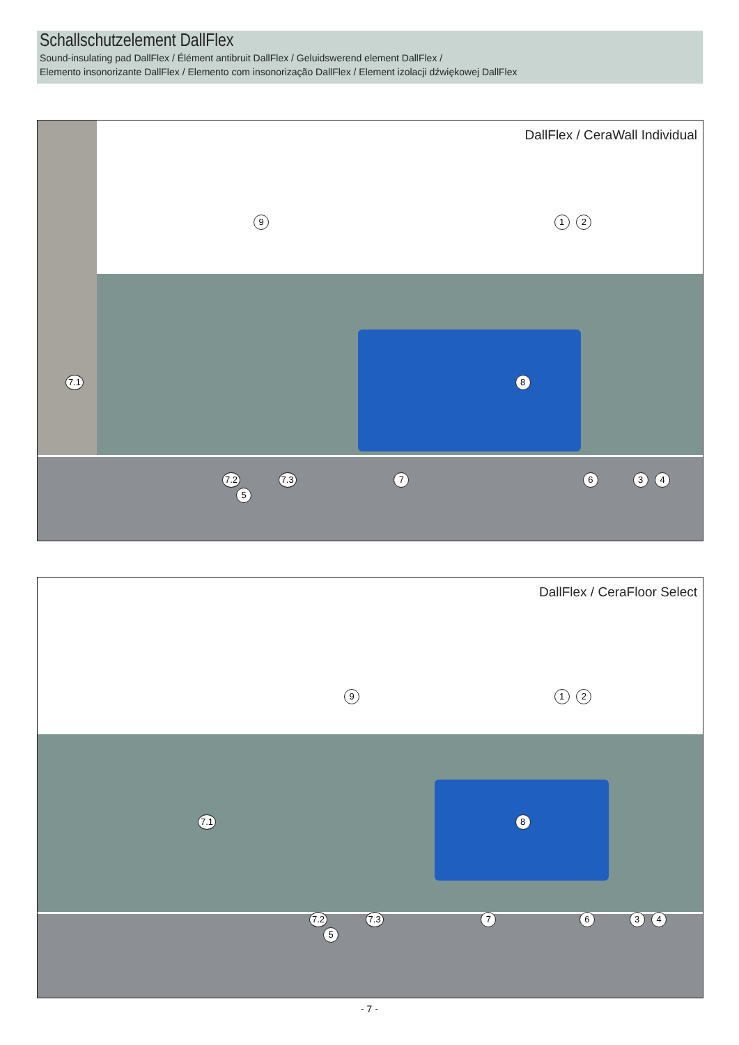Schallschutzelement DallFlex
Sound-insulating pad DallFlex / Élément antibruit DallFlex / Geluidswerend element DallFlex /
Elemento insonorizante DallFlex / Elemento com insonorização DallFlex / Element izolacji dźwiękowej DallFlex
DallFlex / CeraWall Individual
9 1 2
7.1 8
7.2 7.3 7 6 3 4 5
DallFlex / CeraFloor Select
9 1 2
7.1 8
7.2 7.3 7 6 3 4 5
- 7 -